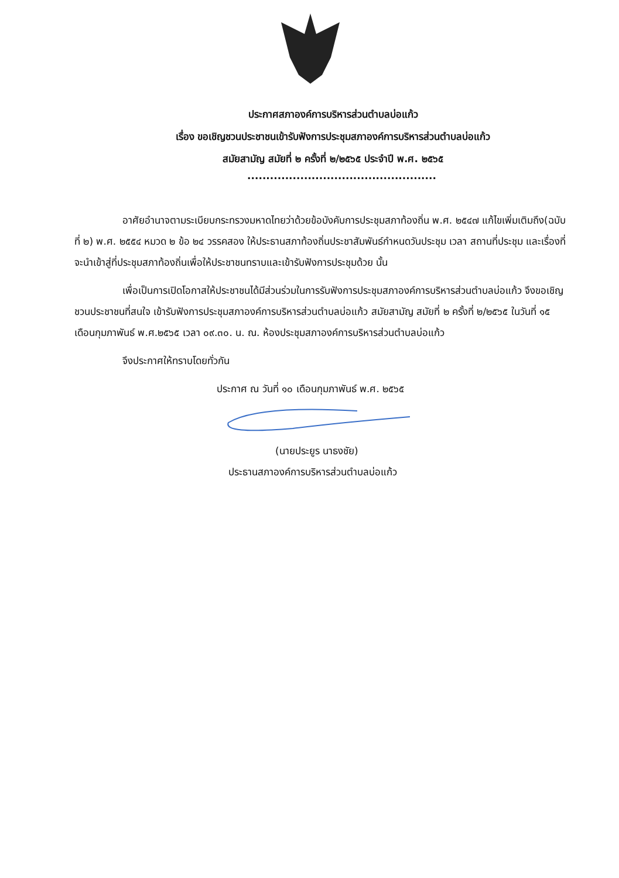ประกาศสภาองค์การบริหารส่วนตำบลบ่อแก้ว
เรื่อง ขอเชิญชวนประชาชนเข้ารับฟังการประชุมสภาองค์การบริหารส่วนตำบลบ่อแก้ว
สมัยสามัญ สมัยที่ ๒ ครั้งที่ ๒/๒๕๖๕ ประจำปี พ.ศ. ๒๕๖๕
..................................................
อาศัยอำนาจตามระเบียบกระทรวงมหาดไทยว่าด้วยข้อบังคับการประชุมสภาท้องถิ่น พ.ศ. ๒๕๔๗ แก้ไขเพิ่มเติมถึง(ฉบับที่ ๒) พ.ศ. ๒๕๕๔ หมวด ๒ ข้อ ๒๔ วรรคสอง ให้ประธานสภาท้องถิ่นประชาสัมพันธ์กำหนดวันประชุม เวลา สถานที่ประชุม และเรื่องที่จะนำเข้าสู่ที่ประชุมสภาท้องถิ่นเพื่อให้ประชาชนทราบและเข้ารับฟังการประชุมด้วย นั้น
เพื่อเป็นการเปิดโอกาสให้ประชาชนได้มีส่วนร่วมในการรับฟังการประชุมสภาองค์การบริหารส่วนตำบลบ่อแก้ว จึงขอเชิญชวนประชาชนที่สนใจ เข้ารับฟังการประชุมสภาองค์การบริหารส่วนตำบลบ่อแก้ว สมัยสามัญ สมัยที่ ๒ ครั้งที่ ๒/๒๕๖๕ ในวันที่ ๑๕ เดือนกุมภาพันธ์ พ.ศ.๒๕๖๕ เวลา ๐๙.๓๐. น. ณ. ห้องประชุมสภาองค์การบริหารส่วนตำบลบ่อแก้ว
จึงประกาศให้ทราบโดยทั่วกัน
ประกาศ ณ วันที่ ๑๐ เดือนกุมภาพันธ์ พ.ศ. ๒๕๖๕
(นายประยูร นาธงชัย)
ประธานสภาองค์การบริหารส่วนตำบลบ่อแก้ว